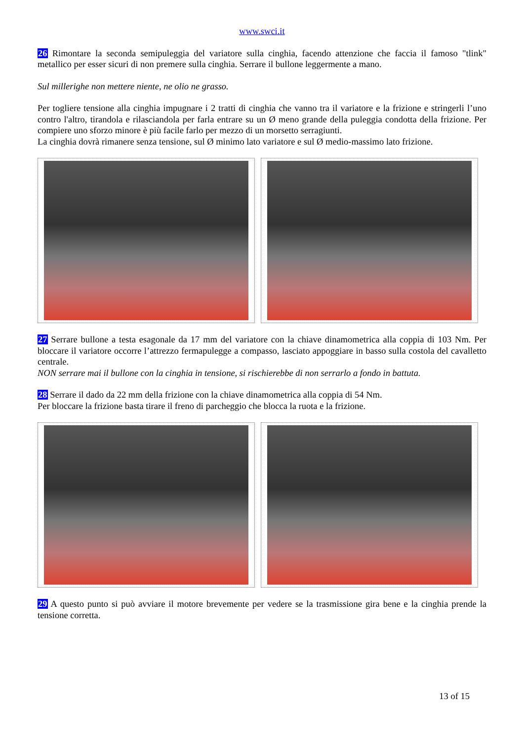www.swci.it
26 Rimontare la seconda semipuleggia del variatore sulla cinghia, facendo attenzione che faccia il famoso "tlink" metallico per esser sicuri di non premere sulla cinghia. Serrare il bullone leggermente a mano.
Sul millerighe non mettere niente, ne olio ne grasso.
Per togliere tensione alla cinghia impugnare i 2 tratti di cinghia che vanno tra il variatore e la frizione e stringerli l’uno contro l'altro, tirandola e rilasciandola per farla entrare su un Ø meno grande della puleggia condotta della frizione. Per compiere uno sforzo minore è più facile farlo per mezzo di un morsetto serragiunti.
La cinghia dovrà rimanere senza tensione, sul Ø minimo lato variatore e sul Ø medio-massimo lato frizione.
27 Serrare bullone a testa esagonale da 17 mm del variatore con la chiave dinamometrica alla coppia di 103 Nm. Per bloccare il variatore occorre l’attrezzo fermapulegge a compasso, lasciato appoggiare in basso sulla costola del cavalletto centrale.
NON serrare mai il bullone con la cinghia in tensione, si rischierebbe di non serrarlo a fondo in battuta.
28 Serrare il dado da 22 mm della frizione con la chiave dinamometrica alla coppia di 54 Nm.
Per bloccare la frizione basta tirare il freno di parcheggio che blocca la ruota e la frizione.
29 A questo punto si può avviare il motore brevemente per vedere se la trasmissione gira bene e la cinghia prende la tensione corretta.
13 of 15